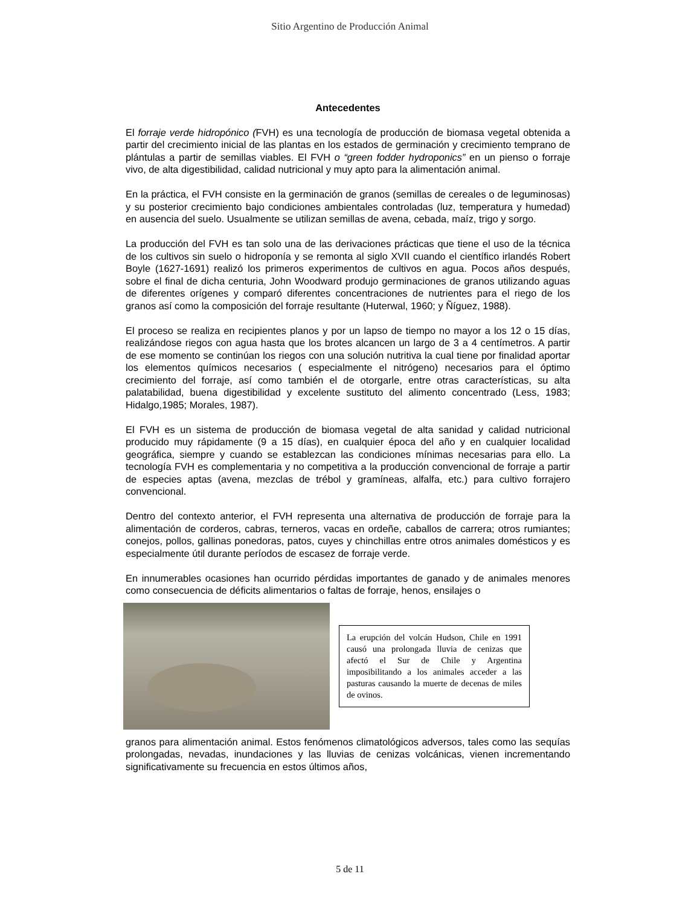Sitio Argentino de Producción Animal
Antecedentes
El forraje verde hidropónico (FVH) es una tecnología de producción de biomasa vegetal obtenida a partir del crecimiento inicial de las plantas en los estados de germinación y crecimiento temprano de plántulas a partir de semillas viables. El FVH o “green fodder hydroponics” en un pienso o forraje vivo, de alta digestibilidad, calidad nutricional y muy apto para la alimentación animal.
En la práctica, el FVH consiste en la germinación de granos (semillas de cereales o de leguminosas) y su posterior crecimiento bajo condiciones ambientales controladas (luz, temperatura y humedad) en ausencia del suelo. Usualmente se utilizan semillas de avena, cebada, maíz, trigo y sorgo.
La producción del FVH es tan solo una de las derivaciones prácticas que tiene el uso de la técnica de los cultivos sin suelo o hidroponía y se remonta al siglo XVII cuando el científico irlandés Robert Boyle (1627-1691) realizó los primeros experimentos de cultivos en agua. Pocos años después, sobre el final de dicha centuria, John Woodward produjo germinaciones de granos utilizando aguas de diferentes orígenes y comparó diferentes concentraciones de nutrientes para el riego de los granos así como la composición del forraje resultante (Huterwal, 1960; y Ñíguez, 1988).
El proceso se realiza en recipientes planos y por un lapso de tiempo no mayor a los 12 o 15 días, realizándose riegos con agua hasta que los brotes alcancen un largo de 3 a 4 centímetros. A partir de ese momento se continúan los riegos con una solución nutritiva la cual tiene por finalidad aportar los elementos químicos necesarios ( especialmente el nitrógeno) necesarios para el óptimo crecimiento del forraje, así como también el de otorgarle, entre otras características, su alta palatabilidad, buena digestibilidad y excelente sustituto del alimento concentrado (Less, 1983; Hidalgo,1985; Morales, 1987).
El FVH es un sistema de producción de biomasa vegetal de alta sanidad y calidad nutricional producido muy rápidamente (9 a 15 días), en cualquier época del año y en cualquier localidad geográfica, siempre y cuando se establezcan las condiciones mínimas necesarias para ello. La tecnología FVH es complementaria y no competitiva a la producción convencional de forraje a partir de especies aptas (avena, mezclas de trébol y gramíneas, alfalfa, etc.) para cultivo forrajero convencional.
Dentro del contexto anterior, el FVH representa una alternativa de producción de forraje para la alimentación de corderos, cabras, terneros, vacas en ordeñe, caballos de carrera; otros rumiantes; conejos, pollos, gallinas ponedoras, patos, cuyes y chinchillas entre otros animales domésticos y es especialmente útil durante períodos de escasez de forraje verde.
En innumerables ocasiones han ocurrido pérdidas importantes de ganado y de animales menores como consecuencia de déficits alimentarios o faltas de forraje, henos, ensilajes o
La erupción del volcán Hudson, Chile en 1991 causó una prolongada lluvia de cenizas que afectó el Sur de Chile y Argentina imposibilitando a los animales acceder a las pasturas causando la muerte de decenas de miles de ovinos.
granos para alimentación animal. Estos fenómenos climatológicos adversos, tales como las sequías prolongadas, nevadas, inundaciones y las lluvias de cenizas volcánicas, vienen incrementando significativamente su frecuencia en estos últimos años,
5 de 11